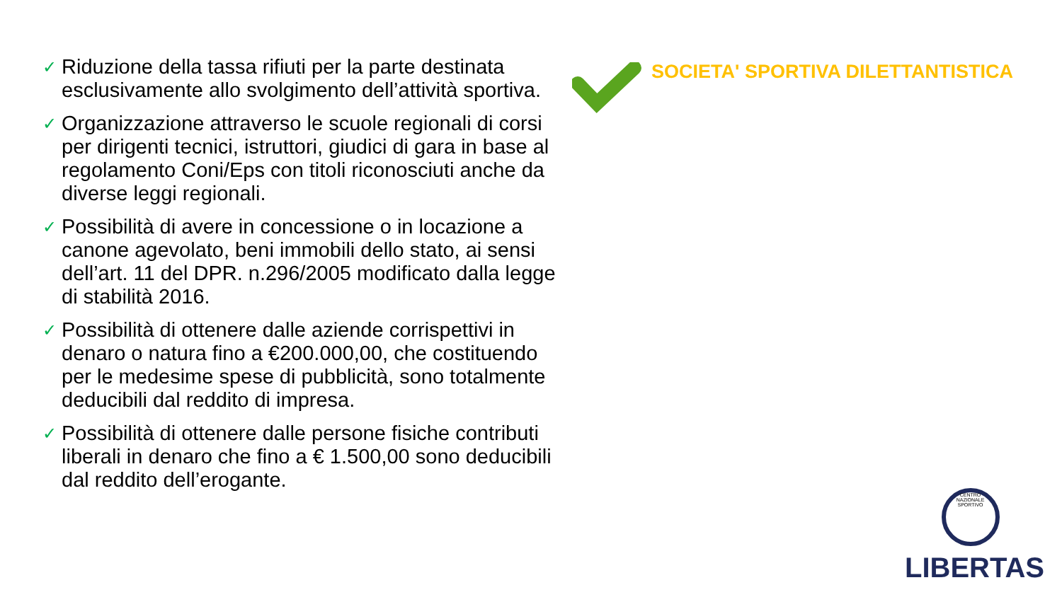✓ Riduzione della tassa rifiuti per la parte destinata esclusivamente allo svolgimento dell’attività sportiva.
✓ Organizzazione attraverso le scuole regionali di corsi per dirigenti tecnici, istruttori, giudici di gara in base al regolamento Coni/Eps con titoli riconosciuti anche da diverse leggi regionali.
✓ Possibilità di avere in concessione o in locazione a canone agevolato, beni immobili dello stato, ai sensi dell’art. 11 del DPR. n.296/2005 modificato dalla legge di stabilità 2016.
✓ Possibilità di ottenere dalle aziende corrispettivi in denaro o natura fino a €200.000,00, che costituendo per le medesime spese di pubblicità, sono totalmente deducibili dal reddito di impresa.
✓ Possibilità di ottenere dalle persone fisiche contributi liberali in denaro che fino a € 1.500,00 sono deducibili dal reddito dell’erogante.
SOCIETA' SPORTIVA DILETTANTISTICA
CENTRO NAZIONALE SPORTIVO
LIBERTAS